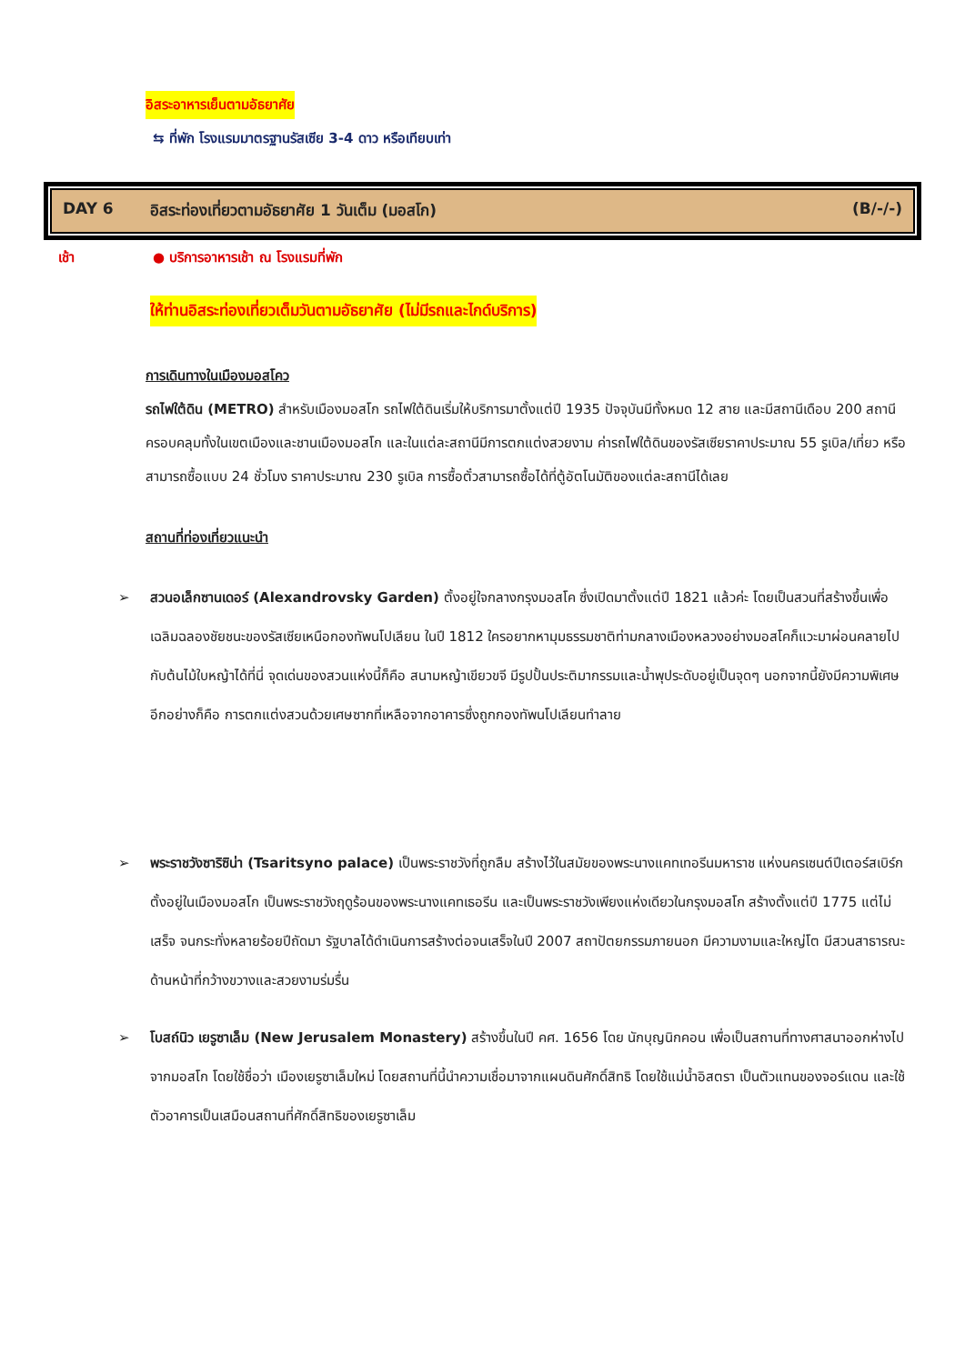อิสระอาหารเย็นตามอัธยาศัย
⇆ ที่พัก โรงแรมมาตรฐานรัสเซีย 3-4 ดาว หรือเทียบเท่า
DAY 6 อิสระท่องเที่ยวตามอัธยาศัย 1 วันเต็ม (มอสโก) (B/-/-)
เช้า ● บริการอาหารเช้า ณ โรงแรมที่พัก
ให้ท่านอิสระท่องเที่ยวเต็มวันตามอัธยาศัย (ไม่มีรถและไกด์บริการ)
การเดินทางในเมืองมอสโคว
รถไฟใต้ดิน (METRO) สำหรับเมืองมอสโก รถไฟใต้ดินเริ่มให้บริการมาตั้งแต่ปี 1935 ปัจจุบันมีทั้งหมด 12 สาย และมีสถานีเดือบ 200 สถานี ครอบคลุมทั้งในเขตเมืองและชานเมืองมอสโก และในแต่ละสถานีมีการตกแต่งสวยงาม ค่ารถไฟใต้ดินของรัสเซียราคาประมาณ 55 รูเบิล/เที่ยว หรือสามารถซื้อแบบ 24 ชั่วโมง ราคาประมาณ 230 รูเบิล การซื้อตั๋วสามารถซื้อได้ที่ตู้อัตโนมัติของแต่ละสถานีได้เลย
สถานที่ท่องเที่ยวแนะนำ
➢ สวนอเล็กซานเดอร์ (Alexandrovsky Garden) ตั้งอยู่ใจกลางกรุงมอสโค ซึ่งเปิดมาตั้งแต่ปี 1821 แล้วค่ะ โดยเป็นสวนที่สร้างขึ้นเพื่อเฉลิมฉลองชัยชนะของรัสเซียเหนือกองทัพนโปเลียน ในปี 1812 ใครอยากหามุมธรรมชาติท่ามกลางเมืองหลวงอย่างมอสโคก็แวะมาผ่อนคลายไปกับต้นไม้ใบหญ้าได้ที่นี่ จุดเด่นของสวนแห่งนี้ก็คือ สนามหญ้าเขียวขจี มีรูปปั้นประติมากรรมและน้ำพุประดับอยู่เป็นจุดๆ นอกจากนี้ยังมีความพิเศษอีกอย่างก็คือ การตกแต่งสวนด้วยเศษซากที่เหลือจากอาคารซึ่งถูกกองทัพนโปเลียนทำลาย
➢ พระราชวังซาริซิน่า (Tsaritsyno palace) เป็นพระราชวังที่ถูกลืม สร้างไว้ในสมัยของพระนางแคทเทอรีนมหาราช แห่งนครเซนต์ปีเตอร์สเบิร์ก ตั้งอยู่ในเมืองมอสโก เป็นพระราชวังฤดูร้อนของพระนางแคทเธอรีน และเป็นพระราชวังเพียงแห่งเดียวในกรุงมอสโก สร้างตั้งแต่ปี 1775 แต่ไม่เสร็จ จนกระทั่งหลายร้อยปีถัดมา รัฐบาลได้ดำเนินการสร้างต่อจนเสร็จในปี 2007 สถาปัตยกรรมภายนอก มีความงามและใหญ่โต มีสวนสาธารณะด้านหน้าที่กว้างขวางและสวยงามร่มรื่น
➢ โบสถ์นิว เยรูซาเล็ม (New Jerusalem Monastery) สร้างขึ้นในปี คศ. 1656 โดย นักบุญนิกคอน เพื่อเป็นสถานที่ทางศาสนาออกห่างไปจากมอสโก โดยใช้ชื่อว่า เมืองเยรูซาเล็มใหม่ โดยสถานที่นี้นำความเชื่อมาจากแผนดินศักดิ์สิทธิ โดยใช้แม่น้ำอิสตรา เป็นตัวแทนของจอร์แดน และใช้ตัวอาคารเป็นเสมือนสถานที่ศักดิ์สิทธิของเยรูซาเล็ม